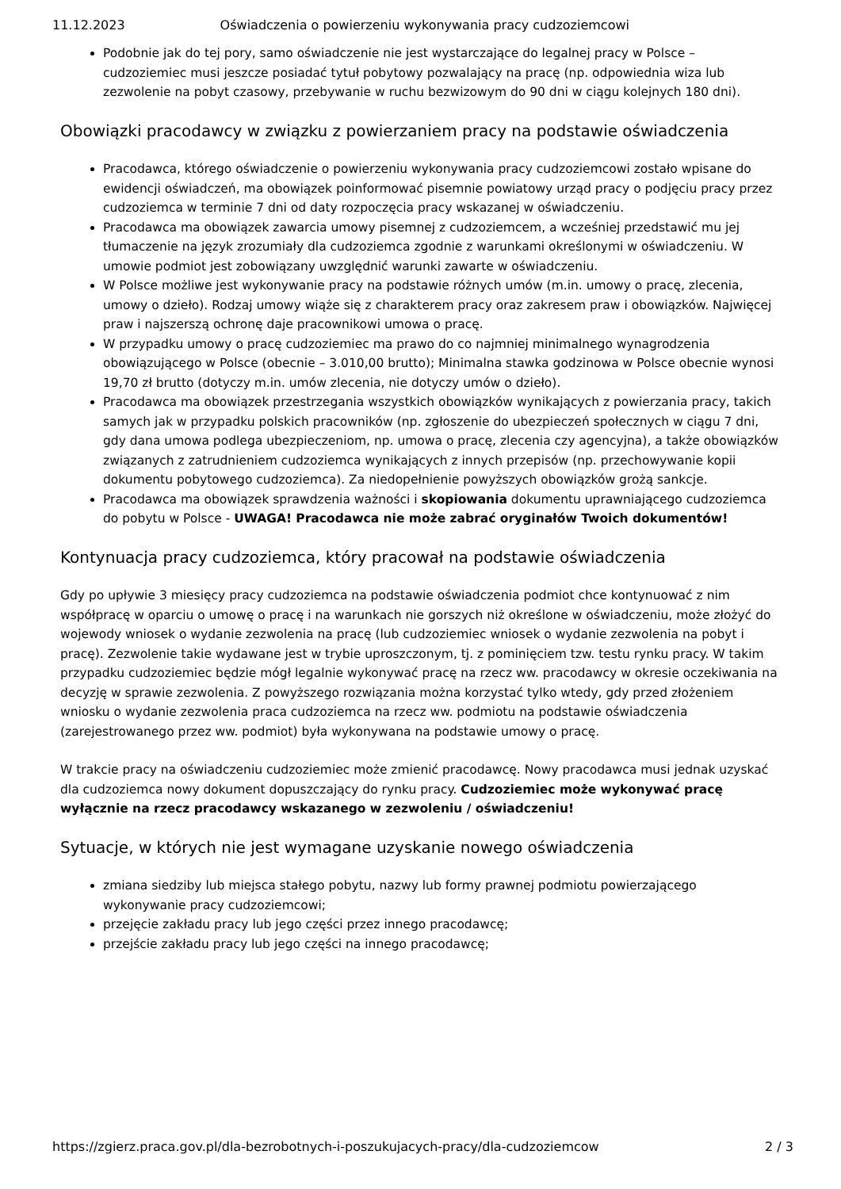11.12.2023 Oświadczenia o powierzeniu wykonywania pracy cudzoziemcowi
Podobnie jak do tej pory, samo oświadczenie nie jest wystarczające do legalnej pracy w Polsce – cudzoziemiec musi jeszcze posiadać tytuł pobytowy pozwalający na pracę (np. odpowiednia wiza lub zezwolenie na pobyt czasowy, przebywanie w ruchu bezwizowym do 90 dni w ciągu kolejnych 180 dni).
Obowiązki pracodawcy w związku z powierzaniem pracy na podstawie oświadczenia
Pracodawca, którego oświadczenie o powierzeniu wykonywania pracy cudzoziemcowi zostało wpisane do ewidencji oświadczeń, ma obowiązek poinformować pisemnie powiatowy urząd pracy o podjęciu pracy przez cudzoziemca w terminie 7 dni od daty rozpoczęcia pracy wskazanej w oświadczeniu.
Pracodawca ma obowiązek zawarcia umowy pisemnej z cudzoziemcem, a wcześniej przedstawić mu jej tłumaczenie na język zrozumiały dla cudzoziemca zgodnie z warunkami określonymi w oświadczeniu. W umowie podmiot jest zobowiązany uwzględnić warunki zawarte w oświadczeniu.
W Polsce możliwe jest wykonywanie pracy na podstawie różnych umów (m.in. umowy o pracę, zlecenia, umowy o dzieło). Rodzaj umowy wiąże się z charakterem pracy oraz zakresem praw i obowiązków. Najwięcej praw i najszerszą ochronę daje pracownikowi umowa o pracę.
W przypadku umowy o pracę cudzoziemiec ma prawo do co najmniej minimalnego wynagrodzenia obowiązującego w Polsce (obecnie – 3.010,00 brutto); Minimalna stawka godzinowa w Polsce obecnie wynosi 19,70 zł brutto (dotyczy m.in. umów zlecenia, nie dotyczy umów o dzieło).
Pracodawca ma obowiązek przestrzegania wszystkich obowiązków wynikających z powierzania pracy, takich samych jak w przypadku polskich pracowników (np. zgłoszenie do ubezpieczeń społecznych w ciągu 7 dni, gdy dana umowa podlega ubezpieczeniom, np. umowa o pracę, zlecenia czy agencyjna), a także obowiązków związanych z zatrudnieniem cudzoziemca wynikających z innych przepisów (np. przechowywanie kopii dokumentu pobytowego cudzoziemca). Za niedopełnienie powyższych obowiązków grożą sankcje.
Pracodawca ma obowiązek sprawdzenia ważności i skopiowania dokumentu uprawniającego cudzoziemca do pobytu w Polsce - UWAGA! Pracodawca nie może zabrać oryginałów Twoich dokumentów!
Kontynuacja pracy cudzoziemca, który pracował na podstawie oświadczenia
Gdy po upływie 3 miesięcy pracy cudzoziemca na podstawie oświadczenia podmiot chce kontynuować z nim współpracę w oparciu o umowę o pracę i na warunkach nie gorszych niż określone w oświadczeniu, może złożyć do wojewody wniosek o wydanie zezwolenia na pracę (lub cudzoziemiec wniosek o wydanie zezwolenia na pobyt i pracę). Zezwolenie takie wydawane jest w trybie uproszczonym, tj. z pominięciem tzw. testu rynku pracy. W takim przypadku cudzoziemiec będzie mógł legalnie wykonywać pracę na rzecz ww. pracodawcy w okresie oczekiwania na decyzję w sprawie zezwolenia. Z powyższego rozwiązania można korzystać tylko wtedy, gdy przed złożeniem wniosku o wydanie zezwolenia praca cudzoziemca na rzecz ww. podmiotu na podstawie oświadczenia (zarejestrowanego przez ww. podmiot) była wykonywana na podstawie umowy o pracę.
W trakcie pracy na oświadczeniu cudzoziemiec może zmienić pracodawcę. Nowy pracodawca musi jednak uzyskać dla cudzoziemca nowy dokument dopuszczający do rynku pracy. Cudzoziemiec może wykonywać pracę wyłącznie na rzecz pracodawcy wskazanego w zezwoleniu / oświadczeniu!
Sytuacje, w których nie jest wymagane uzyskanie nowego oświadczenia
zmiana siedziby lub miejsca stałego pobytu, nazwy lub formy prawnej podmiotu powierzającego wykonywanie pracy cudzoziemcowi;
przejęcie zakładu pracy lub jego części przez innego pracodawcę;
przejście zakładu pracy lub jego części na innego pracodawcę;
https://zgierz.praca.gov.pl/dla-bezrobotnych-i-poszukujacych-pracy/dla-cudzoziemcow 2 / 3